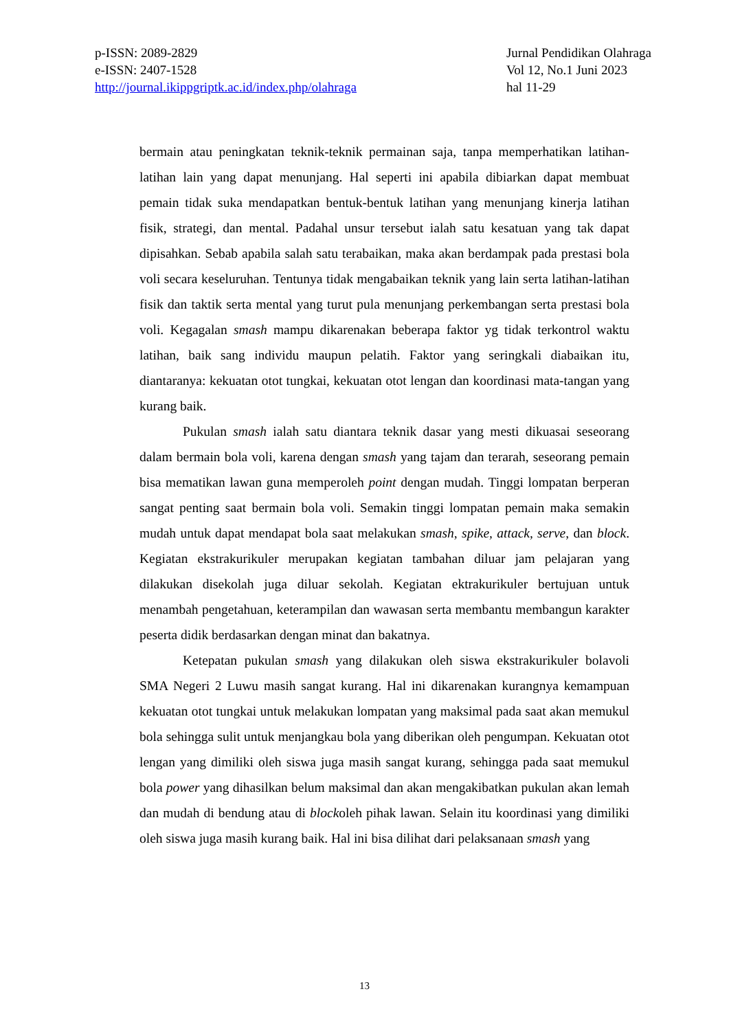p-ISSN: 2089-2829
e-ISSN: 2407-1528
http://journal.ikippgriptk.ac.id/index.php/olahraga
Jurnal Pendidikan Olahraga
Vol 12, No.1 Juni 2023
hal 11-29
bermain atau peningkatan teknik-teknik permainan saja, tanpa memperhatikan latihan-latihan lain yang dapat menunjang. Hal seperti ini apabila dibiarkan dapat membuat pemain tidak suka mendapatkan bentuk-bentuk latihan yang menunjang kinerja latihan fisik, strategi, dan mental. Padahal unsur tersebut ialah satu kesatuan yang tak dapat dipisahkan. Sebab apabila salah satu terabaikan, maka akan berdampak pada prestasi bola voli secara keseluruhan. Tentunya tidak mengabaikan teknik yang lain serta latihan-latihan fisik dan taktik serta mental yang turut pula menunjang perkembangan serta prestasi bola voli. Kegagalan smash mampu dikarenakan beberapa faktor yg tidak terkontrol waktu latihan, baik sang individu maupun pelatih. Faktor yang seringkali diabaikan itu, diantaranya: kekuatan otot tungkai, kekuatan otot lengan dan koordinasi mata-tangan yang kurang baik.
Pukulan smash ialah satu diantara teknik dasar yang mesti dikuasai seseorang dalam bermain bola voli, karena dengan smash yang tajam dan terarah, seseorang pemain bisa mematikan lawan guna memperoleh point dengan mudah. Tinggi lompatan berperan sangat penting saat bermain bola voli. Semakin tinggi lompatan pemain maka semakin mudah untuk dapat mendapat bola saat melakukan smash, spike, attack, serve, dan block. Kegiatan ekstrakurikuler merupakan kegiatan tambahan diluar jam pelajaran yang dilakukan disekolah juga diluar sekolah. Kegiatan ektrakurikuler bertujuan untuk menambah pengetahuan, keterampilan dan wawasan serta membantu membangun karakter peserta didik berdasarkan dengan minat dan bakatnya.
Ketepatan pukulan smash yang dilakukan oleh siswa ekstrakurikuler bolavoli SMA Negeri 2 Luwu masih sangat kurang. Hal ini dikarenakan kurangnya kemampuan kekuatan otot tungkai untuk melakukan lompatan yang maksimal pada saat akan memukul bola sehingga sulit untuk menjangkau bola yang diberikan oleh pengumpan. Kekuatan otot lengan yang dimiliki oleh siswa juga masih sangat kurang, sehingga pada saat memukul bola power yang dihasilkan belum maksimal dan akan mengakibatkan pukulan akan lemah dan mudah di bendung atau di blockoleh pihak lawan. Selain itu koordinasi yang dimiliki oleh siswa juga masih kurang baik. Hal ini bisa dilihat dari pelaksanaan smash yang
13